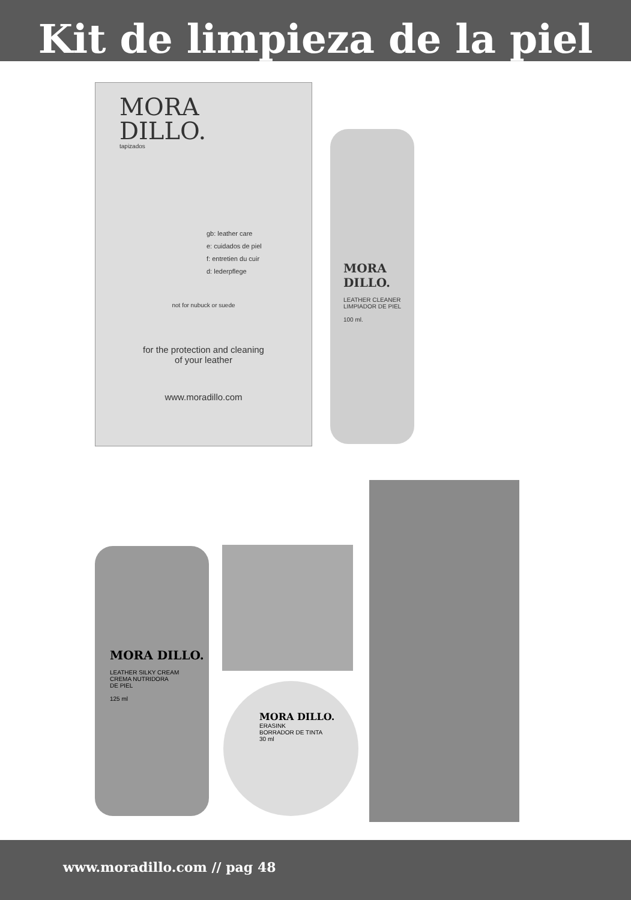Kit de limpieza de la piel
MORA
DILLO.
tapizados
gb: leather care
e: cuidados de piel
f: entretien du cuir
d: lederpflege
not for nubuck or suede
for the protection and cleaning
of your leather
www.moradillo.com
MORA DILLO.
LEATHER CLEANER
LIMPIADOR DE PIEL
100 ml.
MORA DILLO.
LEATHER SILKY CREAM
CREMA NUTRIDORA
DE PIEL
125 ml
MORA DILLO.
ERASINK
BORRADOR DE TINTA
30 ml
www.moradillo.com // pag 48